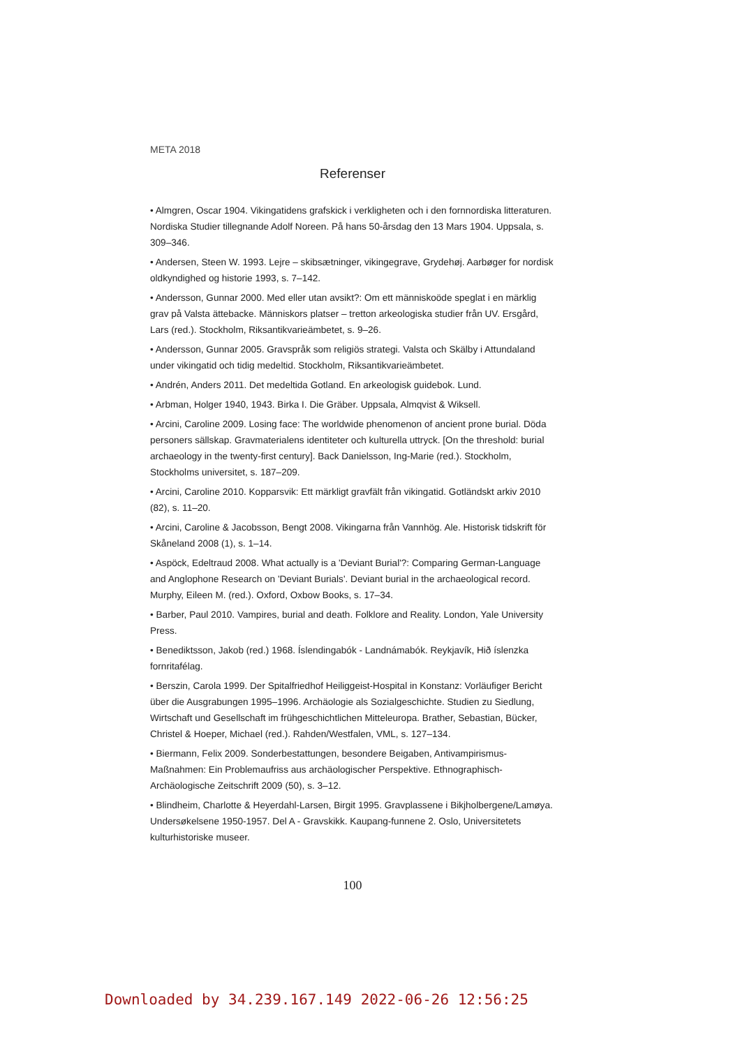META 2018
Referenser
• Almgren, Oscar 1904. Vikingatidens grafskick i verkligheten och i den fornnordiska litteraturen. Nordiska Studier tillegnande Adolf Noreen. På hans 50-årsdag den 13 Mars 1904. Uppsala, s. 309–346.
• Andersen, Steen W. 1993. Lejre – skibsætninger, vikingegrave, Grydehøj. Aarbøger for nordisk oldkyndighed og historie 1993, s. 7–142.
• Andersson, Gunnar 2000. Med eller utan avsikt?: Om ett människoöde speglat i en märklig grav på Valsta ättebacke. Människors platser – tretton arkeologiska studier från UV. Ersgård, Lars (red.). Stockholm, Riksantikvarieämbetet, s. 9–26.
• Andersson, Gunnar 2005. Gravspråk som religiös strategi. Valsta och Skälby i Attundaland under vikingatid och tidig medeltid. Stockholm, Riksantikvarieämbetet.
• Andrén, Anders 2011. Det medeltida Gotland. En arkeologisk guidebok. Lund.
• Arbman, Holger 1940, 1943. Birka I. Die Gräber. Uppsala, Almqvist & Wiksell.
• Arcini, Caroline 2009. Losing face: The worldwide phenomenon of ancient prone burial. Döda personers sällskap. Gravmaterialens identiteter och kulturella uttryck. [On the threshold: burial archaeology in the twenty-first century]. Back Danielsson, Ing-Marie (red.). Stockholm, Stockholms universitet, s. 187–209.
• Arcini, Caroline 2010. Kopparsvik: Ett märkligt gravfält från vikingatid. Gotländskt arkiv 2010 (82), s. 11–20.
• Arcini, Caroline & Jacobsson, Bengt 2008. Vikingarna från Vannhög. Ale. Historisk tidskrift för Skåneland 2008 (1), s. 1–14.
• Aspöck, Edeltraud 2008. What actually is a 'Deviant Burial'?: Comparing German-Language and Anglophone Research on 'Deviant Burials'. Deviant burial in the archaeological record. Murphy, Eileen M. (red.). Oxford, Oxbow Books, s. 17–34.
• Barber, Paul 2010. Vampires, burial and death. Folklore and Reality. London, Yale University Press.
• Benediktsson, Jakob (red.) 1968. Íslendingabók - Landnámabók. Reykjavík, Hið íslenzka fornritafélag.
• Berszin, Carola 1999. Der Spitalfriedhof Heiliggeist-Hospital in Konstanz: Vorläufiger Bericht über die Ausgrabungen 1995–1996. Archäologie als Sozialgeschichte. Studien zu Siedlung, Wirtschaft und Gesellschaft im frühgeschichtlichen Mitteleuropa. Brather, Sebastian, Bücker, Christel & Hoeper, Michael (red.). Rahden/Westfalen, VML, s. 127–134.
• Biermann, Felix 2009. Sonderbestattungen, besondere Beigaben, Antivampirismus-Maßnahmen: Ein Problemaufriss aus archäologischer Perspektive. Ethnographisch-Archäologische Zeitschrift 2009 (50), s. 3–12.
• Blindheim, Charlotte & Heyerdahl-Larsen, Birgit 1995. Gravplassene i Bikjholbergene/Lamøya. Undersøkelsene 1950-1957. Del A - Gravskikk. Kaupang-funnene 2. Oslo, Universitetets kulturhistoriske museer.
100
Downloaded by 34.239.167.149 2022-06-26 12:56:25